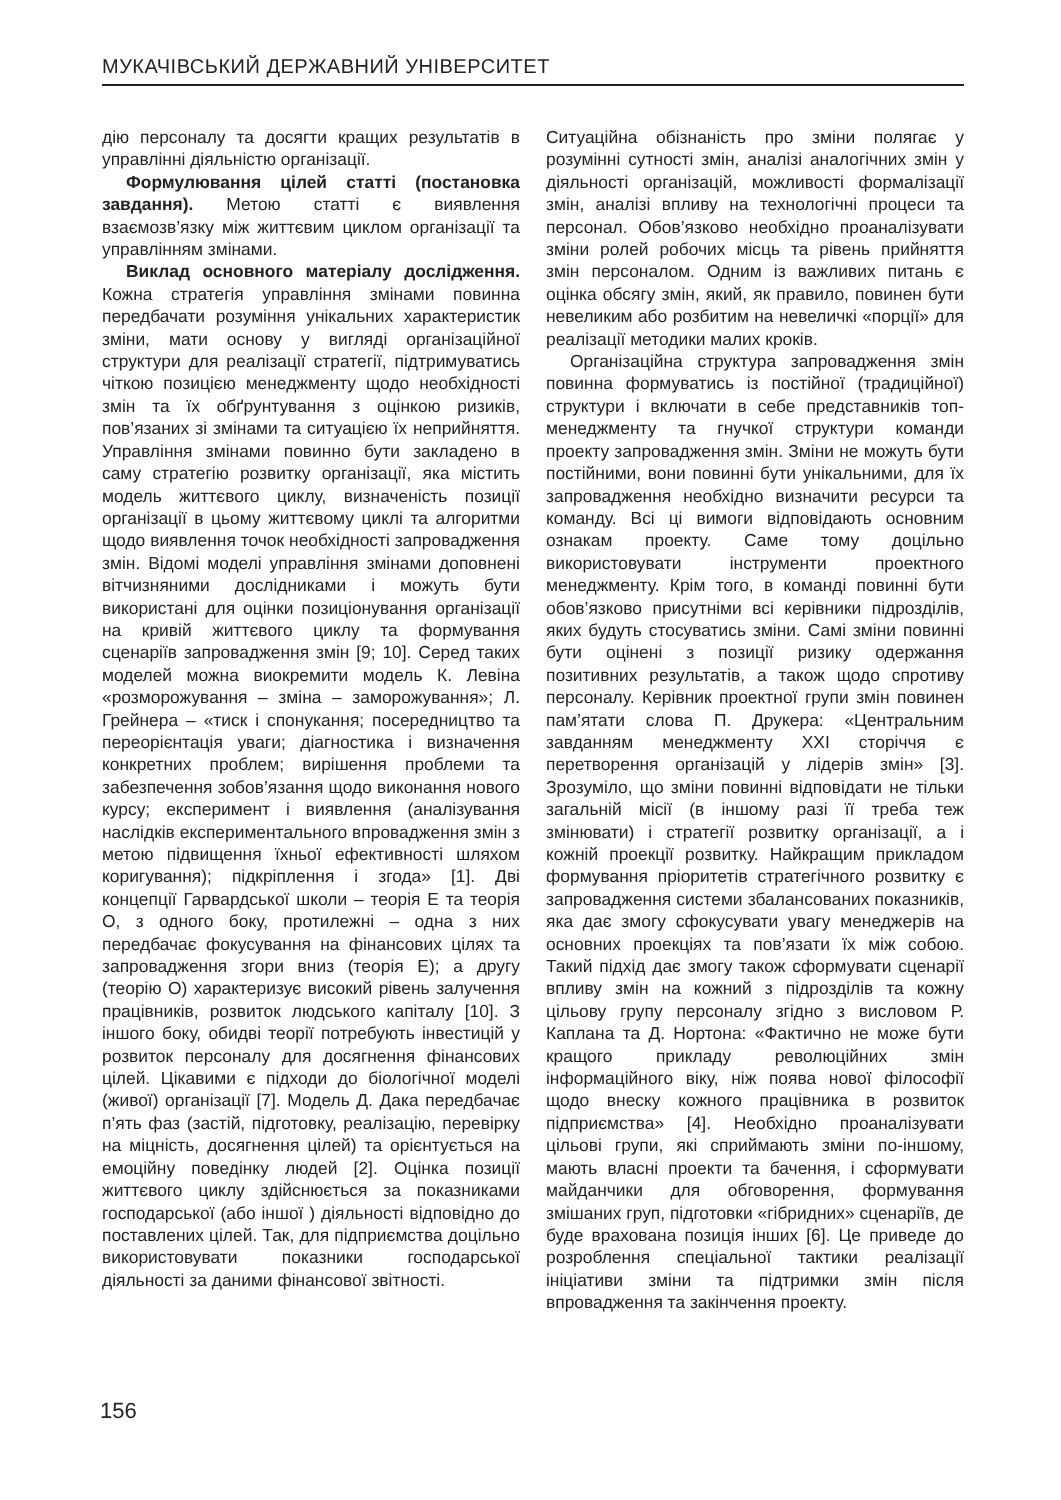МУКАЧІВСЬКИЙ ДЕРЖАВНИЙ УНІВЕРСИТЕТ
дію персоналу та досягти кращих результатів в управлінні діяльністю організації.
Формулювання цілей статті (постановка завдання). Метою статті є виявлення взаємозв’язку між життєвим циклом організації та управлінням змінами.
Виклад основного матеріалу дослідження. Кожна стратегія управління змінами повинна передбачати розуміння унікальних характеристик зміни, мати основу у вигляді організаційної структури для реалізації стратегії, підтримуватись чіткою позицією менеджменту щодо необхідності змін та їх обґрунтування з оцінкою ризиків, пов’язаних зі змінами та ситуацією їх неприйняття. Управління змінами повинно бути закладено в саму стратегію розвитку організації, яка містить модель життєвого циклу, визначеність позиції організації в цьому життєвому циклі та алгоритми щодо виявлення точок необхідності запровадження змін. Відомі моделі управління змінами доповнені вітчизняними дослідниками і можуть бути використані для оцінки позиціонування організації на кривій життєвого циклу та формування сценаріїв запровадження змін [9; 10]. Серед таких моделей можна виокремити модель К. Левіна «розморожування – зміна – заморожування»; Л. Грейнера – «тиск і спонукання; посередництво та переорієнтація уваги; діагностика і визначення конкретних проблем; вирішення проблеми та забезпечення зобов’язання щодо виконання нового курсу; експеримент і виявлення (аналізування наслідків експериментального впровадження змін з метою підвищення їхньої ефективності шляхом коригування); підкріплення і згода» [1]. Дві концепції Гарвардської школи – теорія Е та теорія О, з одного боку, протилежні – одна з них передбачає фокусування на фінансових цілях та запровадження згори вниз (теорія Е); а другу (теорію О) характеризує високий рівень залучення працівників, розвиток людського капіталу [10]. З іншого боку, обидві теорії потребують інвестицій у розвиток персоналу для досягнення фінансових цілей. Цікавими є підходи до біологічної моделі (живої) організації [7]. Модель Д. Дака передбачає п’ять фаз (застій, підготовку, реалізацію, перевірку на міцність, досягнення цілей) та орієнтується на емоційну поведінку людей [2]. Оцінка позиції життєвого циклу здійснюється за показниками господарської (або іншої ) діяльності відповідно до поставлених цілей. Так, для підприємства доцільно використовувати показники господарської діяльності за даними фінансової звітності.
Ситуаційна обізнаність про зміни полягає у розумінні сутності змін, аналізі аналогічних змін у діяльності організацій, можливості формалізації змін, аналізі впливу на технологічні процеси та персонал. Обов’язково необхідно проаналізувати зміни ролей робочих місць та рівень прийняття змін персоналом. Одним із важливих питань є оцінка обсягу змін, який, як правило, повинен бути невеликим або розбитим на невеличкі «порції» для реалізації методики малих кроків.
Організаційна структура запровадження змін повинна формуватись із постійної (традиційної) структури і включати в себе представників топ-менеджменту та гнучкої структури команди проекту запровадження змін. Зміни не можуть бути постійними, вони повинні бути унікальними, для їх запровадження необхідно визначити ресурси та команду. Всі ці вимоги відповідають основним ознакам проекту. Саме тому доцільно використовувати інструменти проектного менеджменту. Крім того, в команді повинні бути обов’язково присутніми всі керівники підрозділів, яких будуть стосуватись зміни. Самі зміни повинні бути оцінені з позиції ризику одержання позитивних результатів, а також щодо спротиву персоналу. Керівник проектної групи змін повинен пам’ятати слова П. Друкера: «Центральним завданням менеджменту XXI сторіччя є перетворення організацій у лідерів змін» [3]. Зрозуміло, що зміни повинні відповідати не тільки загальній місії (в іншому разі її треба теж змінювати) і стратегії розвитку організації, а і кожній проекції розвитку. Найкращим прикладом формування пріоритетів стратегічного розвитку є запровадження системи збалансованих показників, яка дає змогу сфокусувати увагу менеджерів на основних проекціях та пов’язати їх між собою. Такий підхід дає змогу також сформувати сценарії впливу змін на кожний з підрозділів та кожну цільову групу персоналу згідно з висловом Р. Каплана та Д. Нортона: «Фактично не може бути кращого прикладу революційних змін інформаційного віку, ніж поява нової філософії щодо внеску кожного працівника в розвиток підприємства» [4]. Необхідно проаналізувати цільові групи, які сприймають зміни по-іншому, мають власні проекти та бачення, і сформувати майданчики для обговорення, формування змішаних груп, підготовки «гібридних» сценаріїв, де буде врахована позиція інших [6]. Це приведе до розроблення спеціальної тактики реалізації ініціативи зміни та підтримки змін після впровадження та закінчення проекту.
156